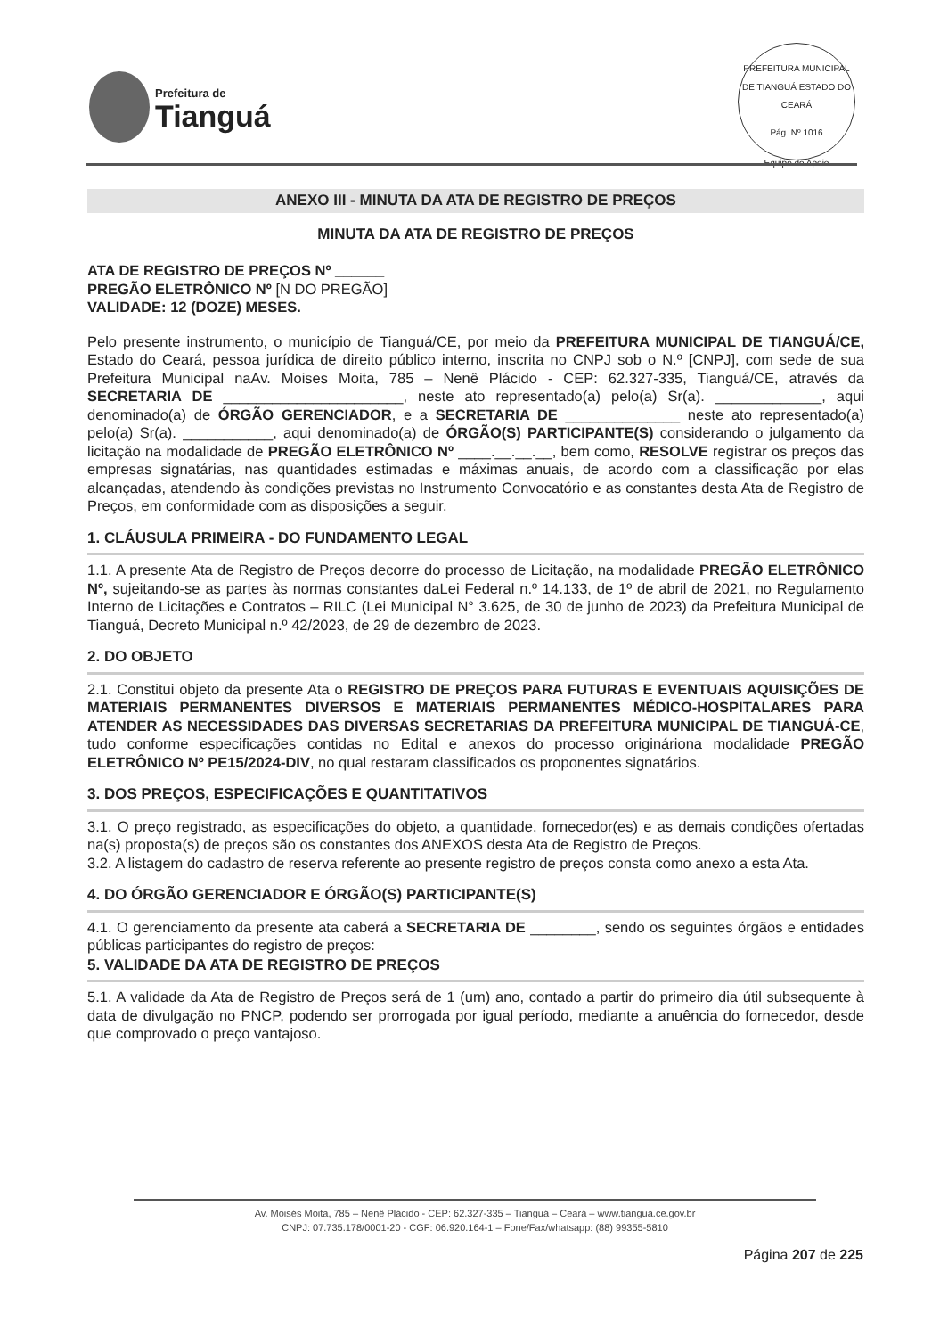Prefeitura de
Tianguá
PREFEITURA MUNICIPAL DE TIANGUÁ ESTADO DO CEARÁ
Pág. Nº 1016
Equipe de Apoio
ANEXO III - MINUTA DA ATA DE REGISTRO DE PREÇOS
MINUTA DA ATA DE REGISTRO DE PREÇOS
ATA DE REGISTRO DE PREÇOS Nº ______
PREGÃO ELETRÔNICO Nº [N DO PREGÃO]
VALIDADE: 12 (DOZE) MESES.
Pelo presente instrumento, o município de Tianguá/CE, por meio da PREFEITURA MUNICIPAL DE TIANGUÁ/CE, Estado do Ceará, pessoa jurídica de direito público interno, inscrita no CNPJ sob o N.º [CNPJ], com sede de sua Prefeitura Municipal naAv. Moises Moita, 785 – Nenê Plácido - CEP: 62.327-335, Tianguá/CE, através da SECRETARIA DE ______________________, neste ato representado(a) pelo(a) Sr(a). _____________, aqui denominado(a) de ÓRGÃO GERENCIADOR, e a SECRETARIA DE ______________ neste ato representado(a) pelo(a) Sr(a). ___________, aqui denominado(a) de ÓRGÃO(S) PARTICIPANTE(S) considerando o julgamento da licitação na modalidade de PREGÃO ELETRÔNICO Nº ____.__.__.__, bem como, RESOLVE registrar os preços das empresas signatárias, nas quantidades estimadas e máximas anuais, de acordo com a classificação por elas alcançadas, atendendo às condições previstas no Instrumento Convocatório e as constantes desta Ata de Registro de Preços, em conformidade com as disposições a seguir.
1. CLÁUSULA PRIMEIRA - DO FUNDAMENTO LEGAL
1.1. A presente Ata de Registro de Preços decorre do processo de Licitação, na modalidade PREGÃO ELETRÔNICO Nº, sujeitando-se as partes às normas constantes daLei Federal n.º 14.133, de 1º de abril de 2021, no Regulamento Interno de Licitações e Contratos – RILC (Lei Municipal N° 3.625, de 30 de junho de 2023) da Prefeitura Municipal de Tianguá, Decreto Municipal n.º 42/2023, de 29 de dezembro de 2023.
2. DO OBJETO
2.1. Constitui objeto da presente Ata o REGISTRO DE PREÇOS PARA FUTURAS E EVENTUAIS AQUISIÇÕES DE MATERIAIS PERMANENTES DIVERSOS E MATERIAIS PERMANENTES MÉDICO-HOSPITALARES PARA ATENDER AS NECESSIDADES DAS DIVERSAS SECRETARIAS DA PREFEITURA MUNICIPAL DE TIANGUÁ-CE, tudo conforme especificações contidas no Edital e anexos do processo origináriona modalidade PREGÃO ELETRÔNICO Nº PE15/2024-DIV, no qual restaram classificados os proponentes signatários.
3. DOS PREÇOS, ESPECIFICAÇÕES E QUANTITATIVOS
3.1. O preço registrado, as especificações do objeto, a quantidade, fornecedor(es) e as demais condições ofertadas na(s) proposta(s) de preços são os constantes dos ANEXOS desta Ata de Registro de Preços.
3.2. A listagem do cadastro de reserva referente ao presente registro de preços consta como anexo a esta Ata.
4. DO ÓRGÃO GERENCIADOR E ÓRGÃO(S) PARTICIPANTE(S)
4.1. O gerenciamento da presente ata caberá a SECRETARIA DE ________, sendo os seguintes órgãos e entidades públicas participantes do registro de preços:
5. VALIDADE DA ATA DE REGISTRO DE PREÇOS
5.1. A validade da Ata de Registro de Preços será de 1 (um) ano, contado a partir do primeiro dia útil subsequente à data de divulgação no PNCP, podendo ser prorrogada por igual período, mediante a anuência do fornecedor, desde que comprovado o preço vantajoso.
Av. Moisés Moita, 785 – Nenê Plácido - CEP: 62.327-335 – Tianguá – Ceará – www.tiangua.ce.gov.br
CNPJ: 07.735.178/0001-20 - CGF: 06.920.164-1 – Fone/Fax/whatsapp: (88) 99355-5810
Página 207 de 225